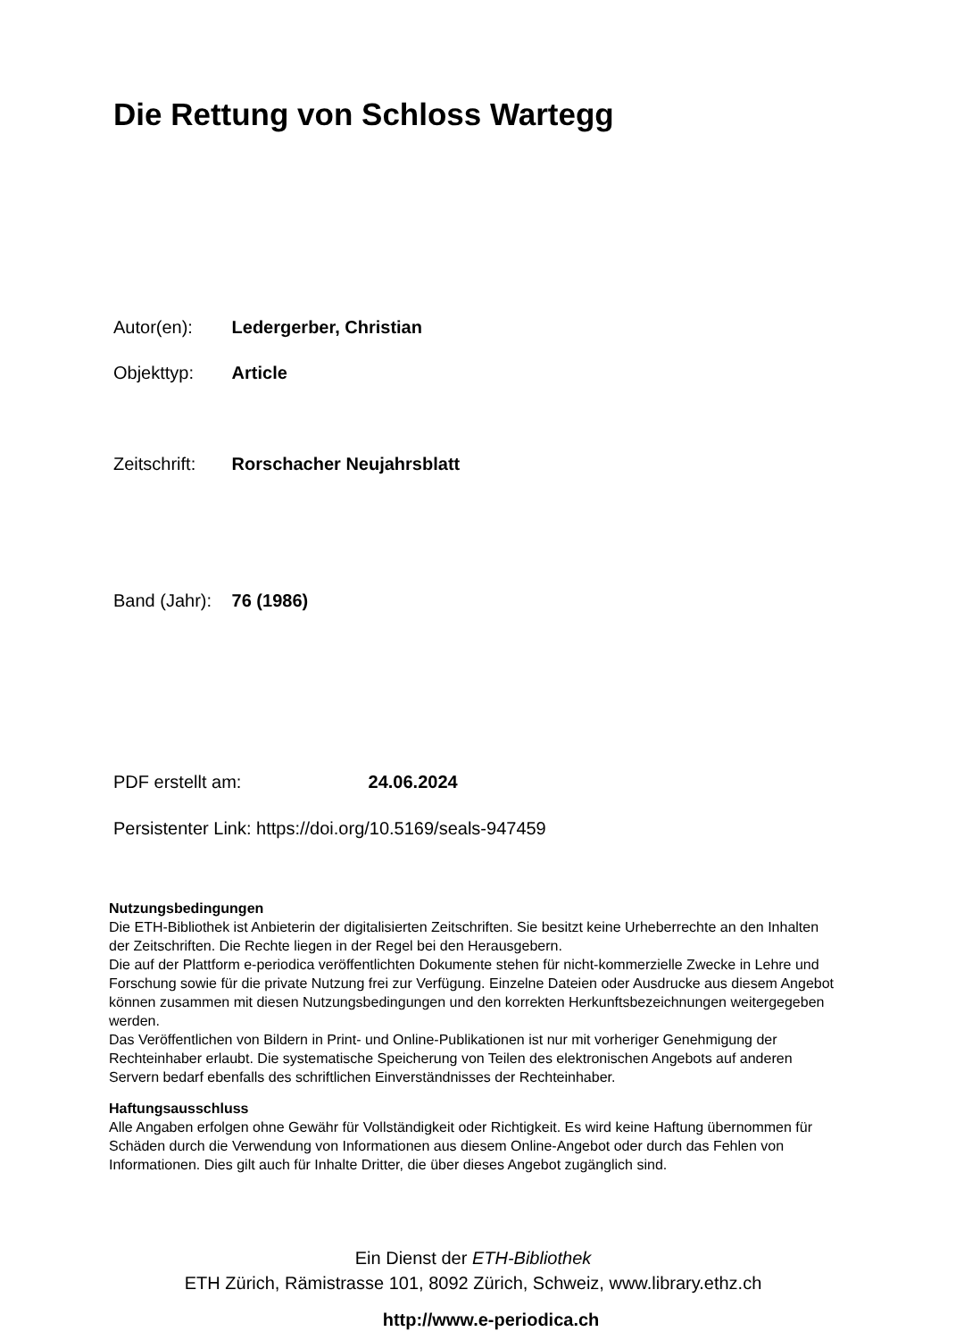Die Rettung von Schloss Wartegg
Autor(en): Ledergerber, Christian
Objekttyp: Article
Zeitschrift: Rorschacher Neujahrsblatt
Band (Jahr): 76 (1986)
PDF erstellt am: 24.06.2024
Persistenter Link: https://doi.org/10.5169/seals-947459
Nutzungsbedingungen
Die ETH-Bibliothek ist Anbieterin der digitalisierten Zeitschriften. Sie besitzt keine Urheberrechte an den Inhalten der Zeitschriften. Die Rechte liegen in der Regel bei den Herausgebern.
Die auf der Plattform e-periodica veröffentlichten Dokumente stehen für nicht-kommerzielle Zwecke in Lehre und Forschung sowie für die private Nutzung frei zur Verfügung. Einzelne Dateien oder Ausdrucke aus diesem Angebot können zusammen mit diesen Nutzungsbedingungen und den korrekten Herkunftsbezeichnungen weitergegeben werden.
Das Veröffentlichen von Bildern in Print- und Online-Publikationen ist nur mit vorheriger Genehmigung der Rechteinhaber erlaubt. Die systematische Speicherung von Teilen des elektronischen Angebots auf anderen Servern bedarf ebenfalls des schriftlichen Einverständnisses der Rechteinhaber.
Haftungsausschluss
Alle Angaben erfolgen ohne Gewähr für Vollständigkeit oder Richtigkeit. Es wird keine Haftung übernommen für Schäden durch die Verwendung von Informationen aus diesem Online-Angebot oder durch das Fehlen von Informationen. Dies gilt auch für Inhalte Dritter, die über dieses Angebot zugänglich sind.
Ein Dienst der ETH-Bibliothek
ETH Zürich, Rämistrasse 101, 8092 Zürich, Schweiz, www.library.ethz.ch
http://www.e-periodica.ch